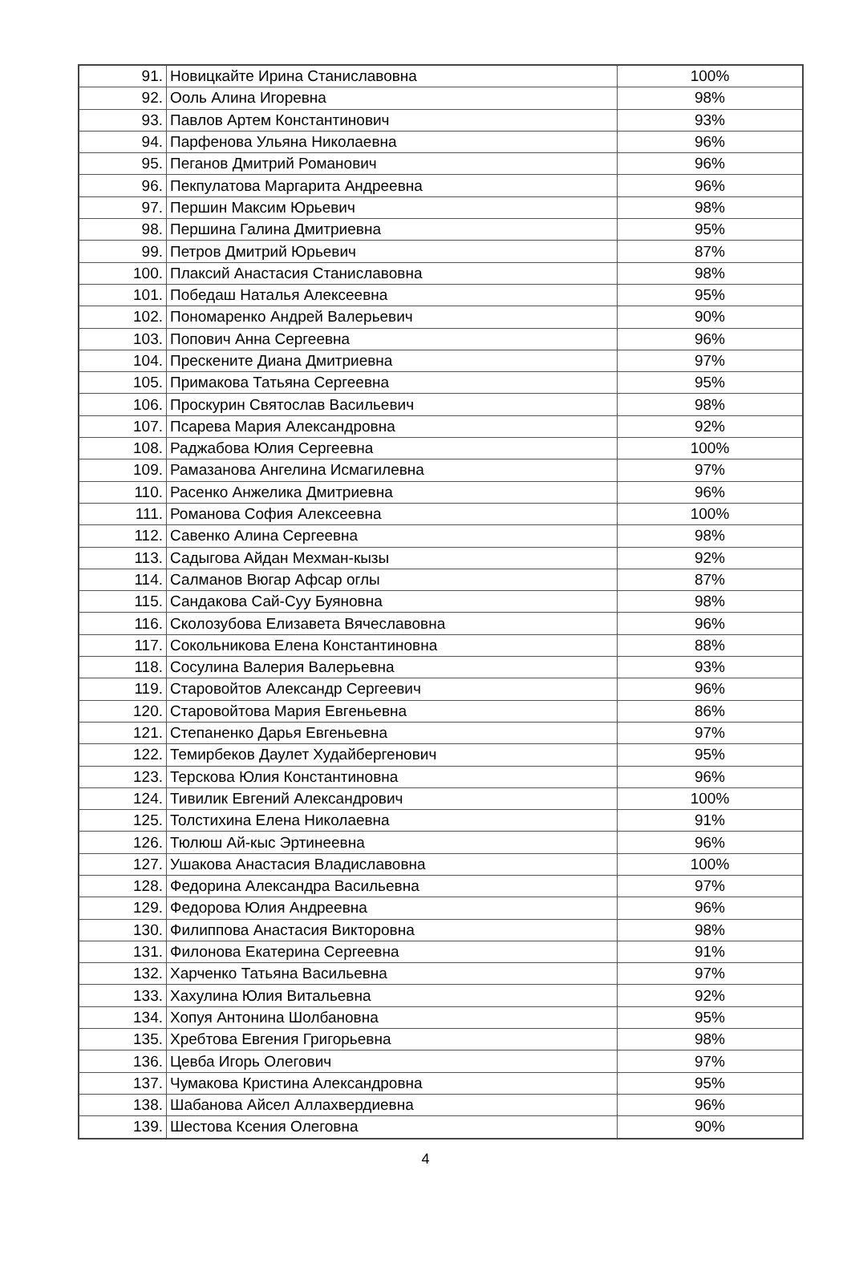| 91. | Новицкайте Ирина Станиславовна | 100% |
| 92. | Ооль Алина Игоревна | 98% |
| 93. | Павлов Артем Константинович | 93% |
| 94. | Парфенова Ульяна Николаевна | 96% |
| 95. | Пеганов Дмитрий Романович | 96% |
| 96. | Пекпулатова Маргарита Андреевна | 96% |
| 97. | Першин Максим Юрьевич | 98% |
| 98. | Першина Галина Дмитриевна | 95% |
| 99. | Петров Дмитрий Юрьевич | 87% |
| 100. | Плаксий Анастасия Станиславовна | 98% |
| 101. | Победаш Наталья Алексеевна | 95% |
| 102. | Пономаренко Андрей Валерьевич | 90% |
| 103. | Попович Анна Сергеевна | 96% |
| 104. | Прескените Диана Дмитриевна | 97% |
| 105. | Примакова Татьяна Сергеевна | 95% |
| 106. | Проскурин Святослав Васильевич | 98% |
| 107. | Псарева Мария Александровна | 92% |
| 108. | Раджабова Юлия Сергеевна | 100% |
| 109. | Рамазанова Ангелина Исмагилевна | 97% |
| 110. | Расенко Анжелика Дмитриевна | 96% |
| 111. | Романова София Алексеевна | 100% |
| 112. | Савенко Алина Сергеевна | 98% |
| 113. | Садыгова Айдан Мехман-кызы | 92% |
| 114. | Салманов Вюгар Афсар оглы | 87% |
| 115. | Сандакова Сай-Суу Буяновна | 98% |
| 116. | Сколозубова Елизавета Вячеславовна | 96% |
| 117. | Сокольникова Елена Константиновна | 88% |
| 118. | Сосулина Валерия Валерьевна | 93% |
| 119. | Старовойтов Александр Сергеевич | 96% |
| 120. | Старовойтова Мария Евгеньевна | 86% |
| 121. | Степаненко Дарья Евгеньевна | 97% |
| 122. | Темирбеков Даулет Худайбергенович | 95% |
| 123. | Терскова Юлия Константиновна | 96% |
| 124. | Тивилик Евгений Александрович | 100% |
| 125. | Толстихина Елена Николаевна | 91% |
| 126. | Тюлюш Ай-кыс Эртинеевна | 96% |
| 127. | Ушакова Анастасия Владиславовна | 100% |
| 128. | Федорина Александра Васильевна | 97% |
| 129. | Федорова Юлия Андреевна | 96% |
| 130. | Филиппова Анастасия Викторовна | 98% |
| 131. | Филонова Екатерина Сергеевна | 91% |
| 132. | Харченко Татьяна Васильевна | 97% |
| 133. | Хахулина Юлия Витальевна | 92% |
| 134. | Хопуя Антонина Шолбановна | 95% |
| 135. | Хребтова Евгения Григорьевна | 98% |
| 136. | Цевба Игорь Олегович | 97% |
| 137. | Чумакова Кристина Александровна | 95% |
| 138. | Шабанова Айсел Аллахвердиевна | 96% |
| 139. | Шестова Ксения Олеговна | 90% |
4